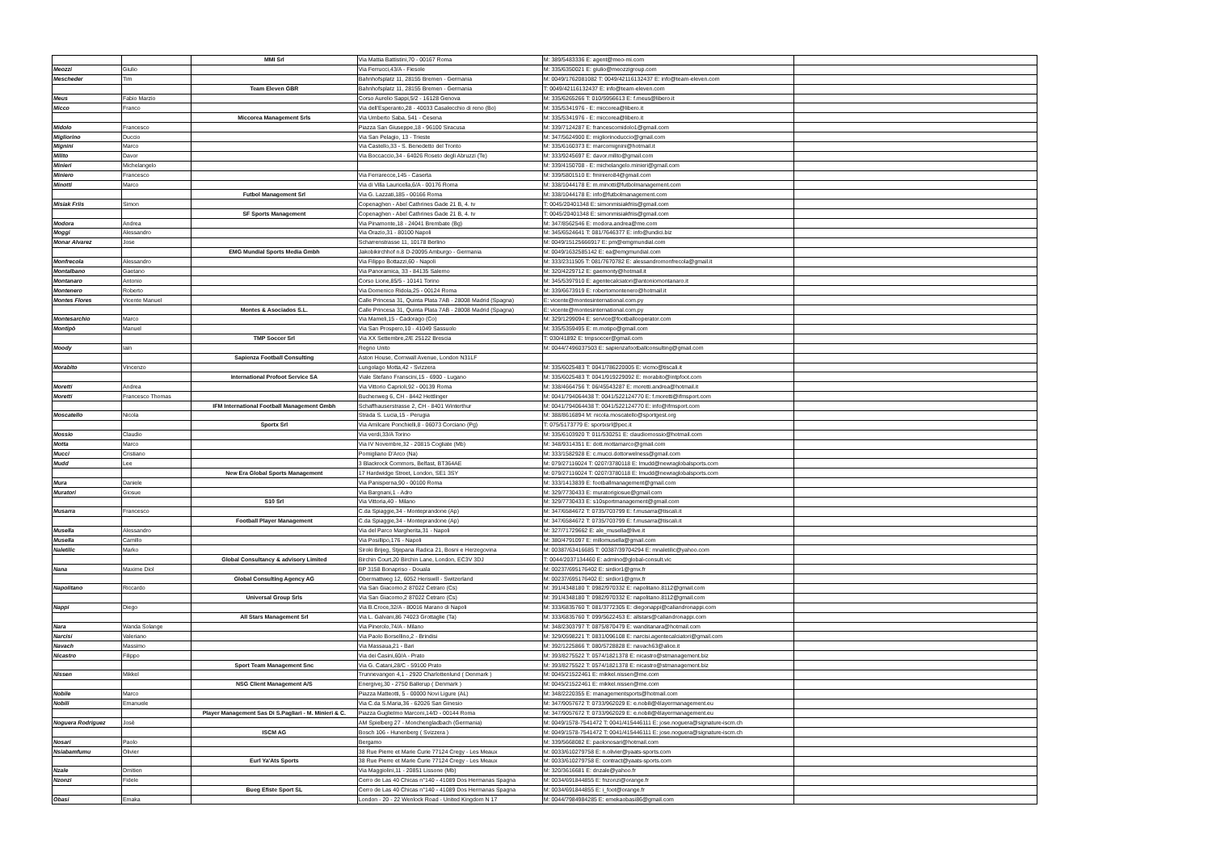| | | MMI Srl | Via Mattia Battistini,70 - 00167 Roma | M: 389/5483336 E: agent@meo-mi.com | |
| Meozzi | Giulio | | Via Ferrucci,43/A - Fiesole | M: 335/6350021 E: giulio@meozzigroup.com | |
| Mescheder | Tim | | Bahnhofsplatz 11, 28155 Bremen - Germania | M: 0049/1762081082 T: 0049/42116132437 E: info@team-eleven.com | |
| | | Team Eleven GBR | Bahnhofsplatz 11, 28155 Bremen - Germania | T: 0049/42116132437 E: info@team-eleven.com | |
| Meus | Fabio Marzio | | Corso Aurelio Sappi,5/2 - 16128 Genova | M: 335/6265266 T: 010/5956613 E: f.meus@libero.it | |
| Micco | Franco | | Via dell'Esperanto,28 - 40033 Casalecchio di reno (Bo) | M: 335/5341976 - E: miccorea@libero.it | |
| | | Miccorea Management Srls | Via Umberto Saba, 541 - Cesena | M: 335/5341976 - E: miccorea@libero.it | |
| Midolo | Francesco | | Piazza San Giuseppe,18 - 96100 Siracusa | M: 339/7124287 E: francescomidolo1@gmail.com | |
| Migliorino | Duccio | | Via San Pelagio, 13 - Trieste | M: 347/5624900 E: migliorinoduccio@gmail.com | |
| Mignini | Marco | | Via Castello,33 - S. Benedetto del Tronto | M: 335/6160373 E: marcomignini@hotmail.it | |
| Milito | Davor | | Via Boccaccio,34 - 64026 Roseto degli Abruzzi (Te) | M: 333/9245697 E: davor.milito@gmail.com | |
| Minieri | Michelangelo | | | M: 339/4150708 - E: michelangelo.minieri@gmail.com | |
| Miniero | Francesco | | Via Ferrarecce,145 - Caserta | M: 339/5801510 E: fminiero84@gmail.com | |
| Minotti | Marco | | Via di Villa Lauricella,6/A - 00176 Roma | M: 338/1044178 E: m.minotti@futbolmanagement.com | |
| | | Futbol Management Srl | Via G. Lazzati,185 - 00166 Roma | M: 338/1044178 E: info@futbolmanagement.com | |
| Misiak Friis | Simon | | Copenaghen - Abel Cathrines Gade 21 B, 4. tv | T: 0045/20401348 E: simonmisiakfriis@gmail.com | |
| | | SF Sports Management | Copenaghen - Abel Cathrines Gade 21 B, 4. tv | T: 0045/20401348 E: simonmisiakfriis@gmail.com | |
| Modora | Andrea | | Via Pinamonte,18 - 24041 Brembate (Bg) | M: 347/8562546 E: modora.andrea@me.com | |
| Moggi | Alessandro | | Via Orazio,31 - 80100 Napoli | M: 345/6524641 T: 081/7646377 E: info@undici.biz | |
| Monar Alvarez | Jose | | Scharrenstrasse 11, 10178 Berlino | M: 0049/15125666917 E: pm@emgmundial.com | |
| | | EMG Mundial Sports Media Gmbh | Jakobikirchhof n.8 D-20095 Amburgo - Germania | M: 0049/1632585142 E: ea@emgmundial.com | |
| Monfrecola | Alessandro | | Via Filippo Bottazzi,60 - Napoli | M: 333/2311505 T: 081/7670782 E: alessandromonfrecola@gmail.it | |
| Montalbano | Gaetano | | Via Panoramica, 33 - 84135 Salerno | M: 320/4229712 E: gaemonty@hotmail.it | |
| Montanaro | Antonio | | Corso Lione,85/5 - 10141 Torino | M: 345/5397910 E: agentecalciatori@antoniomontanaro.it | |
| Montenero | Roberto | | Via Domenico Ridola,25 - 00124 Roma | M: 339/6673919 E: robertomontenero@hotmail.it | |
| Montes Flores | Vicente Manuel | | Calle Princesa 31, Quinta Plata 7AB - 28008 Madrid (Spagna) | E: vicente@montesinternational.com.py | |
| | | Montes & Asociados S.L. | Calle Princesa 31, Quinta Plata 7AB - 28008 Madrid (Spagna) | E: vicente@montesinternational.com.py | |
| Montesarchio | Marco | | Via Mameli,15 - Cadorago (Co) | M: 329/1299094 E: service@footballooperator.com | |
| Montipò | Manuel | | Via San Prospero,10 - 41049 Sassuolo | M: 335/5359495 E: m.motipo@gmail.com | |
| | | TMP Soccer Srl | Via XX Settembre,2/E 25122 Brescia | T: 030/41892 E: tmpsoccer@gmail.com | |
| Moody | Iain | | Regno Unito | M: 0044/7496037503 E: sapienzafootballconsulting@gmail.com | |
| | | Sapienza Football Consulting | Aston House, Cornwall Avenue, London N31LF | | |
| Morabito | Vincenzo | | Lungolago Motta,42 - Svizzera | M: 335/6025483 T: 0041/786220005 E: vicmo@tiscali.it | |
| | | International Profoot Service SA | Viale Stefano Franscini,15 - 6900 - Lugano | M: 335/6025483 T: 0041/919229092 E: morabito@intpfoot.com | |
| Moretti | Andrea | | Via Vittorio Caprioli,92 - 00139 Roma | M: 338/4664756 T: 06/45543287 E: moretti.andrea@hotmail.it | |
| Moretti | Francesco Thomas | | Buchenweg 6, CH - 8442 Hettlinger | M: 0041/794064438 T: 0041/522124770 E: f.moretti@ifmsport.com | |
| | | IFM International Football Management Gmbh | Schaffhauserstrasse 2, CH - 8401 Winterthur | M: 0041/794064438 T: 0041/522124770 E: info@ifmsport.com | |
| Moscatello | Nicola | | Strada S. Lucia,15 - Perugia | M: 388/8616894 M: nicola.moscatello@sportgest.org | |
| | | Sportx Srl | Via Amilcare Ponchielli,8 - 06073 Corciano (Pg) | T: 075/5173779 E: sportxsrl@pec.it | |
| Mossio | Claudio | | Via verdi,33/A Torino | M: 335/6103920 T: 011/530251 E: claudiomossio@hotmail.com | |
| Motta | Marco | | Via IV Novembre,32 - 20815 Cogliate (Mb) | M: 348/9314351 E: dott.mottamarco@gmail.com | |
| Mucci | Cristiano | | Pomigliano D'Arco (Na) | M: 333/1582928 E: c.mucci.dottorwelness@gmail.com | |
| Mudd | Lee | | 3 Blackrock Commors, Belfast, BT364AE | M: 079/27116024 T: 0207/3780118 E: lmudd@newraglobalsports.com | |
| | | New Era Global Sports Management | 17 Hardwidge Street, London, SE1 3SY | M: 079/27116024 T: 0207/3780118 E: lmudd@newraglobalsports.com | |
| Mura | Daniele | | Via Panisperna,90 - 00100 Roma | M: 333/1413839 E: footballmanagement@gmail.com | |
| Muratori | Giosue | | Via Bargnani,1 - Adro | M: 329/7730433 E: muratorigiosue@gmail.com | |
| | | S10 Srl | Via Vittoria,40 - Milano | M: 329/7730433 E: s10sportmanagement@gmail.com | |
| Musarra | Francesco | | C.da Spiaggie,34 - Monteprandone (Ap) | M: 347/6584672 T: 0735/703799 E: f.musarra@tiscali.it | |
| | | Football Player Management | C.da Spiaggie,34 - Monteprandone (Ap) | M: 347/6584672 T: 0735/703799 E: f.musarra@tiscali.it | |
| Musella | Alessandro | | Via del Parco Margherita,31 - Napoli | M: 327/71729662 E: ale_musella@live.it | |
| Musella | Camillo | | Via Posillipo,176 - Napoli | M: 380/4791097 E: millomusella@gmail.com | |
| Naletilic | Marko | | Siroki Brijeg, Stjepana Radica 21, Bosni e Herzegovina | M: 00387/63416685 T: 00387/39704294 E: mnaletilic@yahoo.com | |
| | | Global Consultancy & advisory Limited | Birchin Court,20 Birchin Lane, London, EC3V 3DJ | T: 0044/2037134460 E: admino@global-consult.vic | |
| Nana | Maxime Diol | | BP 3158 Bonapriso - Douala | M: 00237/695176402 E: sirdior1@gmx.fr | |
| | | Global Consulting Agency AG | Obermattweg 12, 6052 Heriswill - Switzerland | M: 00237/695176402 E: sirdior1@gmx.fr | |
| Napolitano | Riccardo | | Via San Giacomo,2 87022 Cetraro (Cs) | M: 391/4348180 T: 0982/970332 E: napolitano.8112@gmail.com | |
| | | Universal Group Srls | Via San Giacomo,2 87022 Cetraro (Cs) | M: 391/4348180 T: 0982/970332 E: napolitano.8112@gmail.com | |
| Nappi | Diego | | Via B.Croce,32/A - 80016 Marano di Napoli | M: 333/6835760 T: 081/3772305 E: diegonappi@caliandronappi.com | |
| | | All Stars Management Srl | Via L. Galvani,86 74023 Grottaglie (Ta) | M: 333/6835760 T: 099/5622453 E: allstars@caliandronappi.com | |
| Nara | Wanda Solange | | Via Pinerolo,74/A - Milano | M: 348/2303797 T: 0875/870479 E: wanditanara@hotmail.com | |
| Narcisi | Valeriano | | Via Paolo Borsellino,2 - Brindisi | M: 329/0598221 T: 0831/096108 E: narcisi.agentecalciatori@gmail.com | |
| Navach | Massimo | | Via Massaua,21 - Bari | M: 392/1225866 T: 080/5728828 E: navach63@alice.it | |
| Nicastro | Filippo | | Via dei Casini,60/A - Prato | M: 393/8275522 T: 0574/1821378 E: nicastro@stmanagement.biz | |
| | | Sport Team Management Snc | Via G. Catani,28/C - 59100 Prato | M: 393/8275522 T: 0574/1821378 E: nicastro@stmanagement.biz | |
| Nissen | Mikkel | | Trunnevangen 4,1 - 2920 Charlottenlund ( Denmark ) | M: 0045/21522461 E: mikkel.nissen@me.com | |
| | | NSG Client Management A/S | Energivej,30 - 2750 Ballerup ( Denmark ) | M: 0045/21522461 E: mikkel.nissen@me.com | |
| Nobile | Marco | | Piazza Matteotti, 5 - 00000 Novi Ligure (AL) | M: 348/2220355 E: managementsports@hotmail.com | |
| Nobili | Emanuele | | Via C.da S.Maria,36 - 62026 San Ginesio | M: 347/9057672 T: 0733/962029 E: e.nobili@èlayermanagement.eu | |
| | | Player Management Sas Di S.Pagliari - M. Minieri & C. | Piazza Guglielmo Marconi,14/D - 00144 Roma | M: 347/9057672 T: 0733/962029 E: e.nobili@èlayermanagement.eu | |
| Noguera Rodriguez | Josè | | AM Spielberg 27 - Monchengladbach (Germania) | M: 0049/1578-7541472 T: 0041/415446111 E: jose.noguera@signature-iscm.ch | |
| | | ISCM AG | Bosch 106 - Hunenberg ( Svizzera ) | M: 0049/1578-7541472 T: 0041/415446111 E: jose.noguera@signature-iscm.ch | |
| Nosari | Paolo | | Bergamo | M: 339/5668082 E: paolonosari@hotmail.com | |
| Nsiabamfumu | Olivier | | 38 Rue Pierre et Marie Curie 77124 Cregy - Les Meaux | M: 0033/610279758 E: n.olivier@yaats-sports.com | |
| | | Eurl Ya'Ats Sports | 38 Rue Pierre et Marie Curie 77124 Cregy - Les Meaux | M: 0033/610279758 E: contract@yaats-sports.com | |
| Nzale | Dmitien | | Via Maggiolini,11 - 20851 Lissone (Mb) | M: 320/3616681 E: dnzale@yahoo.fr | |
| Nzonzi | Fidele | | Cerro de Las 40 Chicas n°140 - 41089 Dos Hermanas Spagna | M: 0034/691844855 E: fnzonzi@orange.fr | |
| | | Bueg Efiste Sport SL | Cerro de Las 40 Chicas n°140 - 41089 Dos Hermanas Spagna | M: 0034/691844855 E: i_foot@orange.fr | |
| Obasi | Emaka | | London - 20 - 22 Wenlock Road - United Kingdom N 17 | M: 0044/7984984285 E: emekaobasi86@gmail.com | |